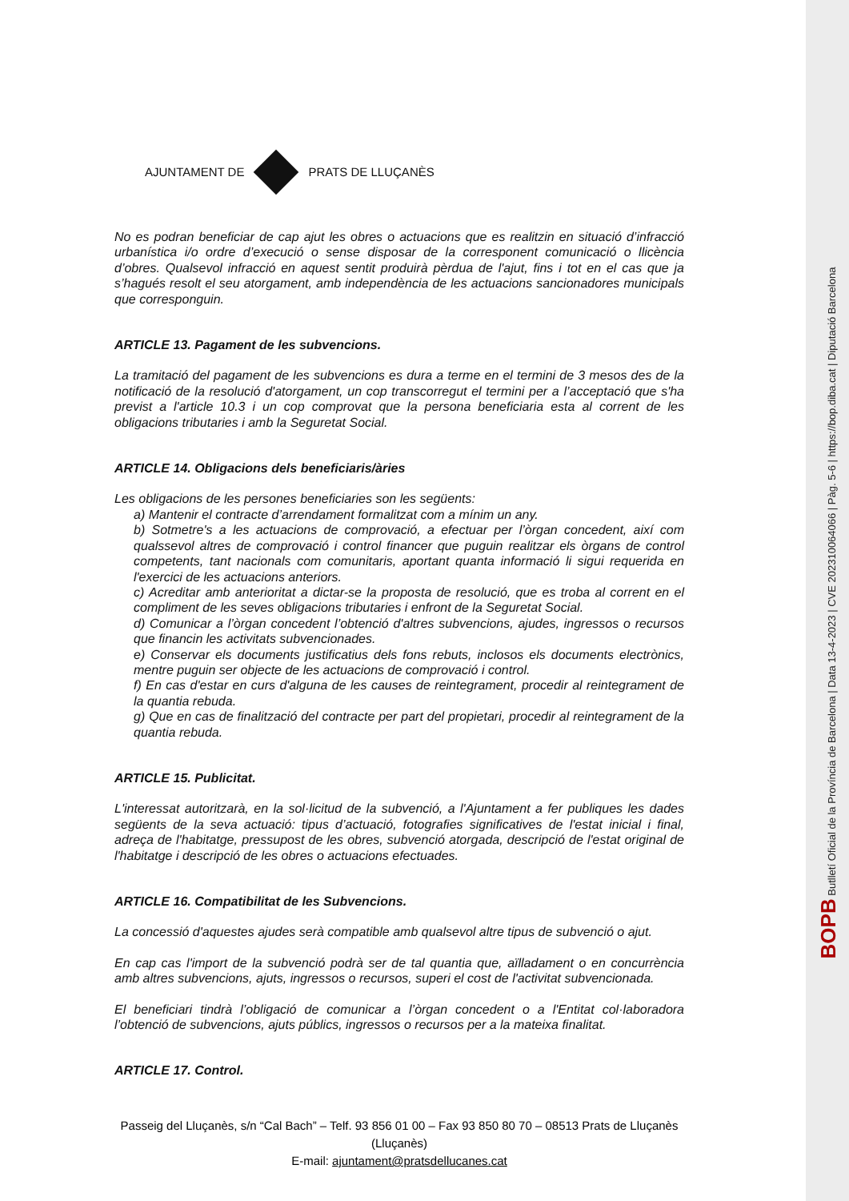AJUNTAMENT DE PRATS DE LLUÇANÈS
No es podran beneficiar de cap ajut les obres o actuacions que es realitzin en situació d’infracció urbanística i/o ordre d’execució o sense disposar de la corresponent comunicació o llicència d’obres. Qualsevol infracció en aquest sentit produirà pèrdua de l'ajut, fins i tot en el cas que ja s’hagués resolt el seu atorgament, amb independència de les actuacions sancionadores municipals que corresponguin.
ARTICLE 13. Pagament de les subvencions.
La tramitació del pagament de les subvencions es dura a terme en el termini de 3 mesos des de la notificació de la resolució d'atorgament, un cop transcorregut el termini per a l’acceptació que s'ha previst a l'article 10.3 i un cop comprovat que la persona beneficiaria esta al corrent de les obligacions tributaries i amb la Seguretat Social.
ARTICLE 14. Obligacions dels beneficiaris/àries
Les obligacions de les persones beneficiaries son les següents:
a) Mantenir el contracte d’arrendament formalitzat com a mínim un any.
b) Sotmetre's a les actuacions de comprovació, a efectuar per l’òrgan concedent, així com qualssevol altres de comprovació i control financer que puguin realitzar els òrgans de control competents, tant nacionals com comunitaris, aportant quanta informació li sigui requerida en l'exercici de les actuacions anteriors.
c) Acreditar amb anterioritat a dictar-se la proposta de resolució, que es troba al corrent en el compliment de les seves obligacions tributaries i enfront de la Seguretat Social.
d) Comunicar a l’òrgan concedent l’obtenció d'altres subvencions, ajudes, ingressos o recursos que financin les activitats subvencionades.
e) Conservar els documents justificatius dels fons rebuts, inclosos els documents electrònics, mentre puguin ser objecte de les actuacions de comprovació i control.
f) En cas d'estar en curs d'alguna de les causes de reintegrament, procedir al reintegrament de la quantia rebuda.
g) Que en cas de finalització del contracte per part del propietari, procedir al reintegrament de la quantia rebuda.
ARTICLE 15. Publicitat.
L'interessat autoritzarà, en la sol·licitud de la subvenció, a l'Ajuntament a fer publiques les dades següents de la seva actuació: tipus d’actuació, fotografies significatives de l'estat inicial i final, adreça de l'habitatge, pressupost de les obres, subvenció atorgada, descripció de l'estat original de l'habitatge i descripció de les obres o actuacions efectuades.
ARTICLE 16. Compatibilitat de les Subvencions.
La concessió d'aquestes ajudes serà compatible amb qualsevol altre tipus de subvenció o ajut.
En cap cas l'import de la subvenció podrà ser de tal quantia que, aïlladament o en concurrència amb altres subvencions, ajuts, ingressos o recursos, superi el cost de l'activitat subvencionada.
El beneficiari tindrà l’obligació de comunicar a l’òrgan concedent o a l'Entitat col·laboradora l’obtenció de subvencions, ajuts públics, ingressos o recursos per a la mateixa finalitat.
ARTICLE 17. Control.
Passeig del Lluçanès, s/n “Cal Bach” – Telf. 93 856 01 00 – Fax 93 850 80 70 – 08513 Prats de Lluçanès (Lluçanès)
E-mail: ajuntament@pratsdellucanes.cat
BOPB Butlletí Oficial de la Província de Barcelona | Data 13-4-2023 | CVE 202310064066 | Pàg. 5-6 | https://bop.diba.cat | Diputació Barcelona